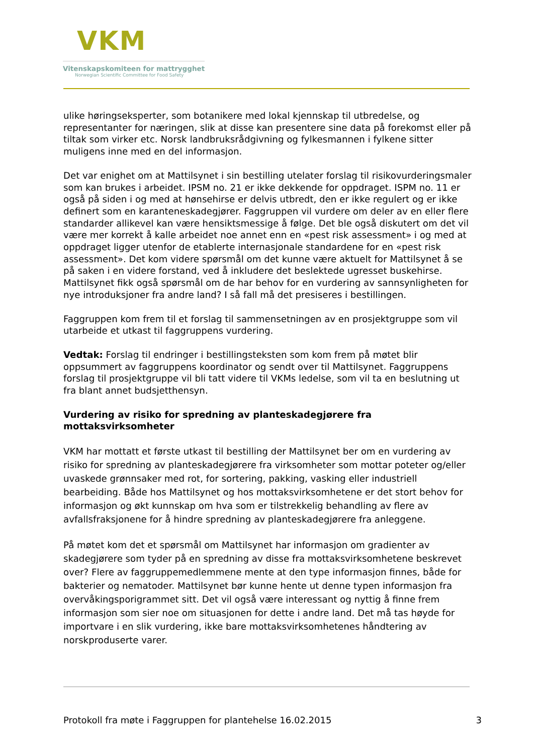VKM
Vitenskapskomiteen for mattrygghet
Norwegian Scientific Committee for Food Safety
ulike høringseksperter, som botanikere med lokal kjennskap til utbredelse, og representanter for næringen, slik at disse kan presentere sine data på forekomst eller på tiltak som virker etc. Norsk landbruksrådgivning og fylkesmannen i fylkene sitter muligens inne med en del informasjon.
Det var enighet om at Mattilsynet i sin bestilling utelater forslag til risikovurderingsmaler som kan brukes i arbeidet. IPSM no. 21 er ikke dekkende for oppdraget. ISPM no. 11 er også på siden i og med at hønsehirse er delvis utbredt, den er ikke regulert og er ikke definert som en karanteneskadegjører. Faggruppen vil vurdere om deler av en eller flere standarder allikevel kan være hensiktsmessige å følge. Det ble også diskutert om det vil være mer korrekt å kalle arbeidet noe annet enn en «pest risk assessment» i og med at oppdraget ligger utenfor de etablerte internasjonale standardene for en «pest risk assessment». Det kom videre spørsmål om det kunne være aktuelt for Mattilsynet å se på saken i en videre forstand, ved å inkludere det beslektede ugresset buskehirse. Mattilsynet fikk også spørsmål om de har behov for en vurdering av sannsynligheten for nye introduksjoner fra andre land? I så fall må det presiseres i bestillingen.
Faggruppen kom frem til et forslag til sammensetningen av en prosjektgruppe som vil utarbeide et utkast til faggruppens vurdering.
Vedtak: Forslag til endringer i bestillingsteksten som kom frem på møtet blir oppsummert av faggruppens koordinator og sendt over til Mattilsynet. Faggruppens forslag til prosjektgruppe vil bli tatt videre til VKMs ledelse, som vil ta en beslutning ut fra blant annet budsjetthensyn.
Vurdering av risiko for spredning av planteskadegjørere fra mottaksvirksomheter
VKM har mottatt et første utkast til bestilling der Mattilsynet ber om en vurdering av risiko for spredning av planteskadegjørere fra virksomheter som mottar poteter og/eller uvaskede grønnsaker med rot, for sortering, pakking, vasking eller industriell bearbeiding. Både hos Mattilsynet og hos mottaksvirksomhetene er det stort behov for informasjon og økt kunnskap om hva som er tilstrekkelig behandling av flere av avfallsfraksjonene for å hindre spredning av planteskadegjørere fra anleggene.
På møtet kom det et spørsmål om Mattilsynet har informasjon om gradienter av skadegjørere som tyder på en spredning av disse fra mottaksvirksomhetene beskrevet over? Flere av faggruppemedlemmene mente at den type informasjon finnes, både for bakterier og nematoder. Mattilsynet bør kunne hente ut denne typen informasjon fra overvåkingsporigrammet sitt. Det vil også være interessant og nyttig å finne frem informasjon som sier noe om situasjonen for dette i andre land. Det må tas høyde for importvare i en slik vurdering, ikke bare mottaksvirksomhetenes håndtering av norskproduserte varer.
Protokoll fra møte i Faggruppen for plantehelse 16.02.2015 3